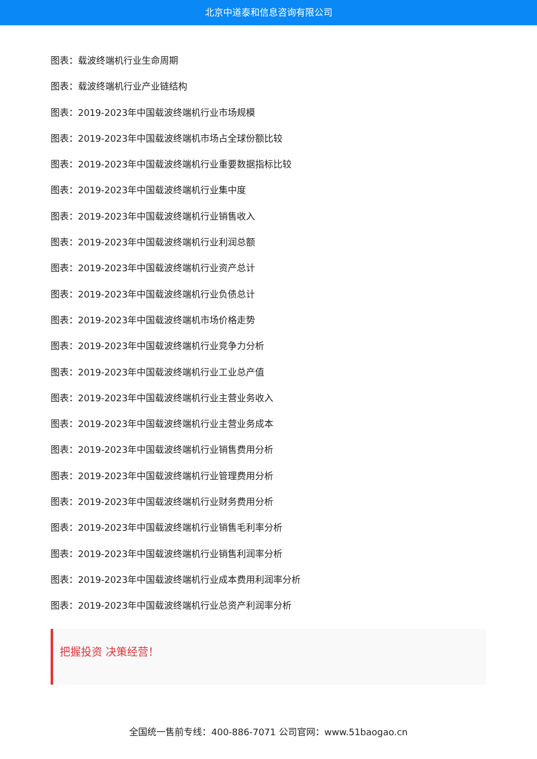北京中道泰和信息咨询有限公司
图表：载波终端机行业生命周期
图表：载波终端机行业产业链结构
图表：2019-2023年中国载波终端机行业市场规模
图表：2019-2023年中国载波终端机市场占全球份额比较
图表：2019-2023年中国载波终端机行业重要数据指标比较
图表：2019-2023年中国载波终端机行业集中度
图表：2019-2023年中国载波终端机行业销售收入
图表：2019-2023年中国载波终端机行业利润总额
图表：2019-2023年中国载波终端机行业资产总计
图表：2019-2023年中国载波终端机行业负债总计
图表：2019-2023年中国载波终端机市场价格走势
图表：2019-2023年中国载波终端机行业竞争力分析
图表：2019-2023年中国载波终端机行业工业总产值
图表：2019-2023年中国载波终端机行业主营业务收入
图表：2019-2023年中国载波终端机行业主营业务成本
图表：2019-2023年中国载波终端机行业销售费用分析
图表：2019-2023年中国载波终端机行业管理费用分析
图表：2019-2023年中国载波终端机行业财务费用分析
图表：2019-2023年中国载波终端机行业销售毛利率分析
图表：2019-2023年中国载波终端机行业销售利润率分析
图表：2019-2023年中国载波终端机行业成本费用利润率分析
图表：2019-2023年中国载波终端机行业总资产利润率分析
把握投资 决策经营！
全国统一售前专线：400-886-7071 公司官网：www.51baogao.cn